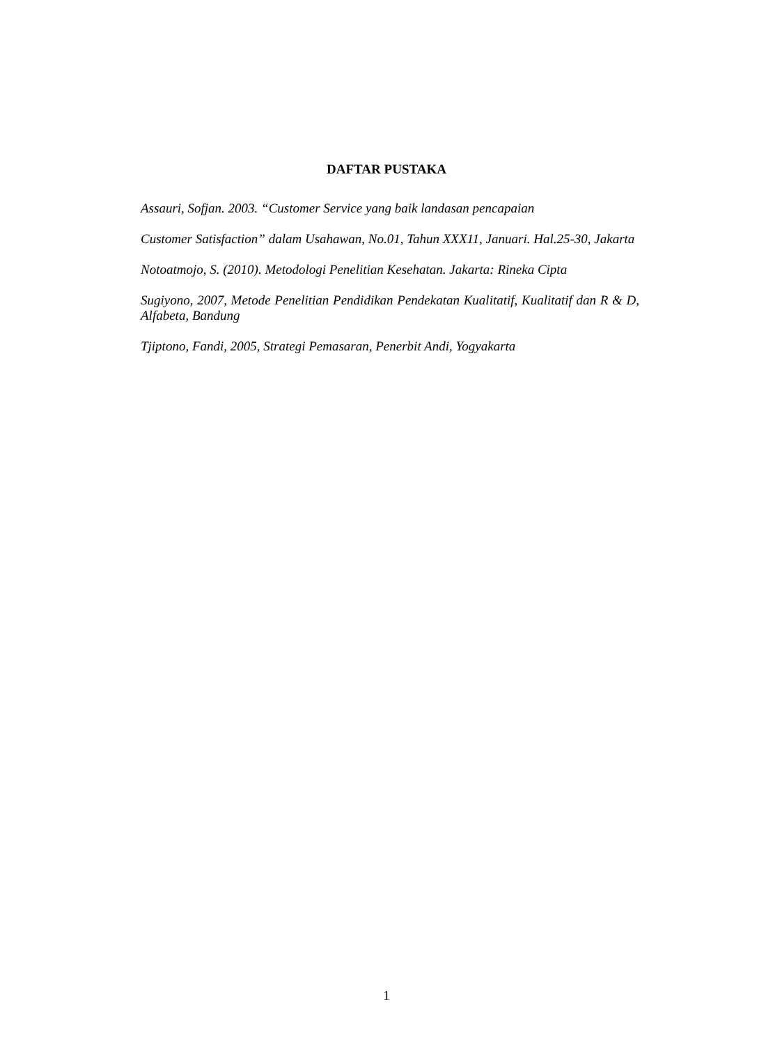DAFTAR PUSTAKA
Assauri, Sofjan. 2003. “Customer Service yang baik landasan pencapaian
Customer Satisfaction” dalam Usahawan, No.01, Tahun XXX11, Januari. Hal.25-30, Jakarta
Notoatmojo, S. (2010). Metodologi Penelitian Kesehatan. Jakarta: Rineka Cipta
Sugiyono, 2007, Metode Penelitian Pendidikan Pendekatan Kualitatif, Kualitatif dan R & D, Alfabeta, Bandung
Tjiptono, Fandi, 2005, Strategi Pemasaran, Penerbit Andi, Yogyakarta
1